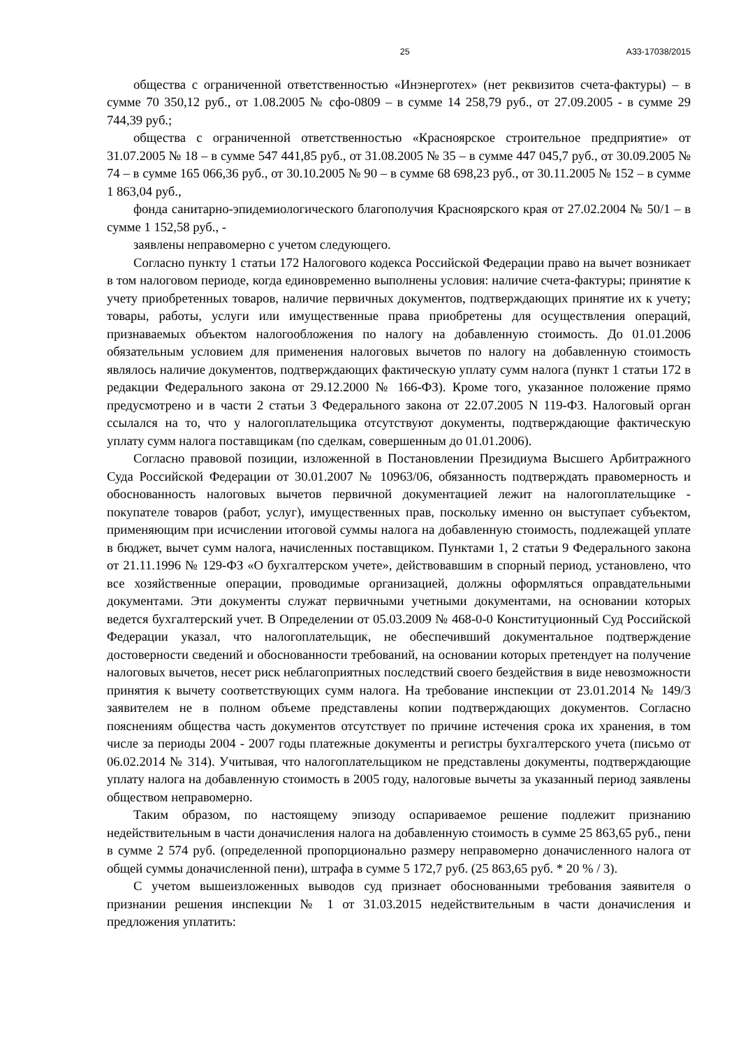25 А33-17038/2015
общества с ограниченной ответственностью «Инэнерготех» (нет реквизитов счета-фактуры) – в сумме 70 350,12 руб., от 1.08.2005 № сфо-0809 – в сумме 14 258,79 руб., от 27.09.2005 - в сумме 29 744,39 руб.;
общества с ограниченной ответственностью «Красноярское строительное предприятие» от 31.07.2005 № 18 – в сумме 547 441,85 руб., от 31.08.2005 № 35 – в сумме 447 045,7 руб., от 30.09.2005 № 74 – в сумме 165 066,36 руб., от 30.10.2005 № 90 – в сумме 68 698,23 руб., от 30.11.2005 № 152 – в сумме 1 863,04 руб.,
фонда санитарно-эпидемиологического благополучия Красноярского края от 27.02.2004 № 50/1 – в сумме 1 152,58 руб., -
заявлены неправомерно с учетом следующего.
Согласно пункту 1 статьи 172 Налогового кодекса Российской Федерации право на вычет возникает в том налоговом периоде, когда единовременно выполнены условия: наличие счета-фактуры; принятие к учету приобретенных товаров, наличие первичных документов, подтверждающих принятие их к учету; товары, работы, услуги или имущественные права приобретены для осуществления операций, признаваемых объектом налогообложения по налогу на добавленную стоимость. До 01.01.2006 обязательным условием для применения налоговых вычетов по налогу на добавленную стоимость являлось наличие документов, подтверждающих фактическую уплату сумм налога (пункт 1 статьи 172 в редакции Федерального закона от 29.12.2000 № 166-ФЗ). Кроме того, указанное положение прямо предусмотрено и в части 2 статьи 3 Федерального закона от 22.07.2005 N 119-ФЗ. Налоговый орган ссылался на то, что у налогоплательщика отсутствуют документы, подтверждающие фактическую уплату сумм налога поставщикам (по сделкам, совершенным до 01.01.2006).
Согласно правовой позиции, изложенной в Постановлении Президиума Высшего Арбитражного Суда Российской Федерации от 30.01.2007 № 10963/06, обязанность подтверждать правомерность и обоснованность налоговых вычетов первичной документацией лежит на налогоплательщике - покупателе товаров (работ, услуг), имущественных прав, поскольку именно он выступает субъектом, применяющим при исчислении итоговой суммы налога на добавленную стоимость, подлежащей уплате в бюджет, вычет сумм налога, начисленных поставщиком. Пунктами 1, 2 статьи 9 Федерального закона от 21.11.1996 № 129-ФЗ «О бухгалтерском учете», действовавшим в спорный период, установлено, что все хозяйственные операции, проводимые организацией, должны оформляться оправдательными документами. Эти документы служат первичными учетными документами, на основании которых ведется бухгалтерский учет. В Определении от 05.03.2009 № 468-0-0 Конституционный Суд Российской Федерации указал, что налогоплательщик, не обеспечивший документальное подтверждение достоверности сведений и обоснованности требований, на основании которых претендует на получение налоговых вычетов, несет риск неблагоприятных последствий своего бездействия в виде невозможности принятия к вычету соответствующих сумм налога. На требование инспекции от 23.01.2014 № 149/3 заявителем не в полном объеме представлены копии подтверждающих документов. Согласно пояснениям общества часть документов отсутствует по причине истечения срока их хранения, в том числе за периоды 2004 - 2007 годы платежные документы и регистры бухгалтерского учета (письмо от 06.02.2014 № 314). Учитывая, что налогоплательщиком не представлены документы, подтверждающие уплату налога на добавленную стоимость в 2005 году, налоговые вычеты за указанный период заявлены обществом неправомерно.
Таким образом, по настоящему эпизоду оспариваемое решение подлежит признанию недействительным в части доначисления налога на добавленную стоимость в сумме 25 863,65 руб., пени в сумме 2 574 руб. (определенной пропорционально размеру неправомерно доначисленного налога от общей суммы доначисленной пени), штрафа в сумме 5 172,7 руб. (25 863,65 руб. * 20 % / 3).
С учетом вышеизложенных выводов суд признает обоснованными требования заявителя о признании решения инспекции № 1 от 31.03.2015 недействительным в части доначисления и предложения уплатить: